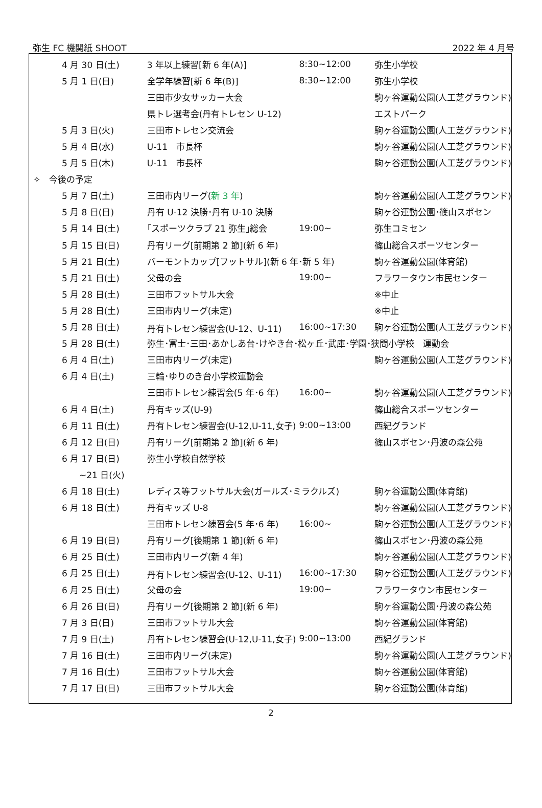弥生 FC 機関紙 SHOOT 2022 年 4 月号
| 4 月 30 日(土) | 3 年以上練習[新 6 年(A)] | 8:30~12:00 | 弥生小学校 |
| 5 月 1 日(日) | 全学年練習[新 6 年(B)] | 8:30~12:00 | 弥生小学校 |
| | 三田市少女サッカー大会 | | 駒ヶ谷運動公園(人工芝グラウンド) |
| | 県トレ選考会(丹有トレセン U-12) | | エストパーク |
| 5 月 3 日(火) | 三田市トレセン交流会 | | 駒ヶ谷運動公園(人工芝グラウンド) |
| 5 月 4 日(水) | U-11 市長杯 | | 駒ヶ谷運動公園(人工芝グラウンド) |
| 5 月 5 日(木) | U-11 市長杯 | | 駒ヶ谷運動公園(人工芝グラウンド) |
| ✧ 今後の予定 | | | |
| 5 月 7 日(土) | 三田市内リーグ( 新 3 年 ) | | 駒ヶ谷運動公園(人工芝グラウンド) |
| 5 月 8 日(日) | 丹有 U-12 決勝･丹有 U-10 決勝 | | 駒ヶ谷運動公園･篠山スポセン |
| 5 月 14 日(土) | ｢スポーツクラブ 21 弥生｣総会 | 19:00~ | 弥生コミセン |
| 5 月 15 日(日) | 丹有リーグ[前期第 2 節](新 6 年) | | 篠山総合スポーツセンター |
| 5 月 21 日(土) | バーモントカップ[フットサル](新 6 年･新 5 年) | | 駒ヶ谷運動公園(体育館) |
| 5 月 21 日(土) | 父母の会 | 19:00~ | フラワータウン市民センター |
| 5 月 28 日(土) | 三田市フットサル大会 | | ※中止 |
| 5 月 28 日(土) | 三田市内リーグ(未定) | | ※中止 |
| 5 月 28 日(土) | 丹有トレセン練習会(U-12、U-11) | 16:00~17:30 | 駒ヶ谷運動公園(人工芝グラウンド) |
| 5 月 28 日(土) | 弥生･富士･三田･あかしあ台･けやき台･松ヶ丘･武庫･学園･狭間小学校 運動会 | | |
| 6 月 4 日(土) | 三田市内リーグ(未定) | | 駒ヶ谷運動公園(人工芝グラウンド) |
| 6 月 4 日(土) | 三輪･ゆりのき台小学校運動会 | | |
| | 三田市トレセン練習会(5 年･6 年) | 16:00~ | 駒ヶ谷運動公園(人工芝グラウンド) |
| 6 月 4 日(土) | 丹有キッズ(U-9) | | 篠山総合スポーツセンター |
| 6 月 11 日(土) | 丹有トレセン練習会(U-12,U-11,女子) | 9:00~13:00 | 西紀グランド |
| 6 月 12 日(日) | 丹有リーグ[前期第 2 節](新 6 年) | | 篠山スポセン･丹波の森公苑 |
| 6 月 17 日(日) | 弥生小学校自然学校 | | |
| ~21 日(火) | | | |
| 6 月 18 日(土) | レディス等フットサル大会(ガールズ･ミラクルズ) | | 駒ヶ谷運動公園(体育館) |
| 6 月 18 日(土) | 丹有キッズ U-8 | | 駒ヶ谷運動公園(人工芝グラウンド) |
| | 三田市トレセン練習会(5 年･6 年) | 16:00~ | 駒ヶ谷運動公園(人工芝グラウンド) |
| 6 月 19 日(日) | 丹有リーグ[後期第 1 節](新 6 年) | | 篠山スポセン･丹波の森公苑 |
| 6 月 25 日(土) | 三田市内リーグ(新 4 年) | | 駒ヶ谷運動公園(人工芝グラウンド) |
| 6 月 25 日(土) | 丹有トレセン練習会(U-12、U-11) | 16:00~17:30 | 駒ヶ谷運動公園(人工芝グラウンド) |
| 6 月 25 日(土) | 父母の会 | 19:00~ | フラワータウン市民センター |
| 6 月 26 日(日) | 丹有リーグ[後期第 2 節](新 6 年) | | 駒ヶ谷運動公園･丹波の森公苑 |
| 7 月 3 日(日) | 三田市フットサル大会 | | 駒ヶ谷運動公園(体育館) |
| 7 月 9 日(土) | 丹有トレセン練習会(U-12,U-11,女子) | 9:00~13:00 | 西紀グランド |
| 7 月 16 日(土) | 三田市内リーグ(未定) | | 駒ヶ谷運動公園(人工芝グラウンド) |
| 7 月 16 日(土) | 三田市フットサル大会 | | 駒ヶ谷運動公園(体育館) |
| 7 月 17 日(日) | 三田市フットサル大会 | | 駒ヶ谷運動公園(体育館) |
2